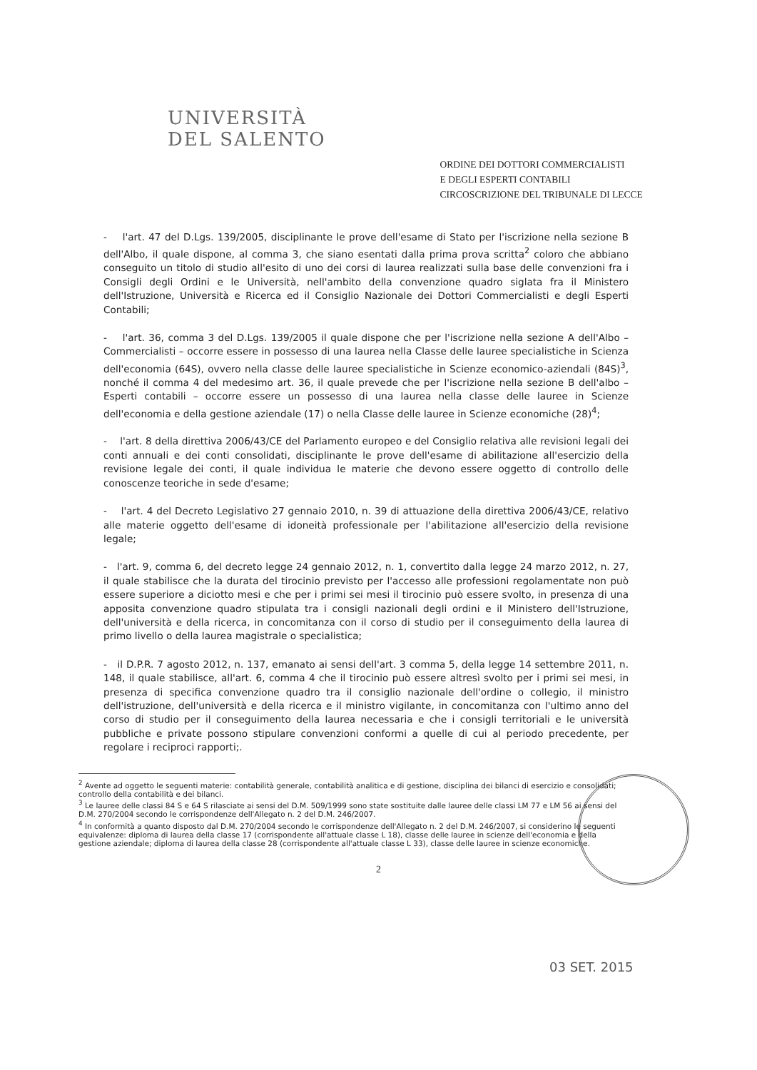UNIVERSITÀ
DEL SALENTO
ORDINE DEI DOTTORI COMMERCIALISTI
E DEGLI ESPERTI CONTABILI
CIRCOSCRIZIONE DEL TRIBUNALE DI LECCE
- l'art. 47 del D.Lgs. 139/2005, disciplinante le prove dell'esame di Stato per l'iscrizione nella sezione B dell'Albo, il quale dispone, al comma 3, che siano esentati dalla prima prova scritta<sup>2</sup> coloro che abbiano conseguito un titolo di studio all'esito di uno dei corsi di laurea realizzati sulla base delle convenzioni fra i Consigli degli Ordini e le Università, nell'ambito della convenzione quadro siglata fra il Ministero dell'Istruzione, Università e Ricerca ed il Consiglio Nazionale dei Dottori Commercialisti e degli Esperti Contabili;
- l'art. 36, comma 3 del D.Lgs. 139/2005 il quale dispone che per l'iscrizione nella sezione A dell'Albo – Commercialisti – occorre essere in possesso di una laurea nella Classe delle lauree specialistiche in Scienza dell'economia (64S), ovvero nella classe delle lauree specialistiche in Scienze economico-aziendali (84S)<sup>3</sup>, nonché il comma 4 del medesimo art. 36, il quale prevede che per l'iscrizione nella sezione B dell'albo – Esperti contabili – occorre essere un possesso di una laurea nella classe delle lauree in Scienze dell'economia e della gestione aziendale (17) o nella Classe delle lauree in Scienze economiche (28)<sup>4</sup>;
- l'art. 8 della direttiva 2006/43/CE del Parlamento europeo e del Consiglio relativa alle revisioni legali dei conti annuali e dei conti consolidati, disciplinante le prove dell'esame di abilitazione all'esercizio della revisione legale dei conti, il quale individua le materie che devono essere oggetto di controllo delle conoscenze teoriche in sede d'esame;
- l'art. 4 del Decreto Legislativo 27 gennaio 2010, n. 39 di attuazione della direttiva 2006/43/CE, relativo alle materie oggetto dell'esame di idoneità professionale per l'abilitazione all'esercizio della revisione legale;
- l'art. 9, comma 6, del decreto legge 24 gennaio 2012, n. 1, convertito dalla legge 24 marzo 2012, n. 27, il quale stabilisce che la durata del tirocinio previsto per l'accesso alle professioni regolamentate non può essere superiore a diciotto mesi e che per i primi sei mesi il tirocinio può essere svolto, in presenza di una apposita convenzione quadro stipulata tra i consigli nazionali degli ordini e il Ministero dell'Istruzione, dell'università e della ricerca, in concomitanza con il corso di studio per il conseguimento della laurea di primo livello o della laurea magistrale o specialistica;
- il D.P.R. 7 agosto 2012, n. 137, emanato ai sensi dell'art. 3 comma 5, della legge 14 settembre 2011, n. 148, il quale stabilisce, all'art. 6, comma 4 che il tirocinio può essere altresì svolto per i primi sei mesi, in presenza di specifica convenzione quadro tra il consiglio nazionale dell'ordine o collegio, il ministro dell'istruzione, dell'università e della ricerca e il ministro vigilante, in concomitanza con l'ultimo anno del corso di studio per il conseguimento della laurea necessaria e che i consigli territoriali e le università pubbliche e private possono stipulare convenzioni conformi a quelle di cui al periodo precedente, per regolare i reciproci rapporti;.
<sup>2</sup> Avente ad oggetto le seguenti materie: contabilità generale, contabilità analitica e di gestione, disciplina dei bilanci di esercizio e consolidati; controllo della contabilità e dei bilanci.
<sup>3</sup> Le lauree delle classi 84 S e 64 S rilasciate ai sensi del D.M. 509/1999 sono state sostituite dalle lauree delle classi LM 77 e LM 56 ai sensi del D.M. 270/2004 secondo le corrispondenze dell'Allegato n. 2 del D.M. 246/2007.
<sup>4</sup> In conformità a quanto disposto dal D.M. 270/2004 secondo le corrispondenze dell'Allegato n. 2 del D.M. 246/2007, si considerino le seguenti equivalenze: diploma di laurea della classe 17 (corrispondente all'attuale classe L 18), classe delle lauree in scienze dell'economia e della gestione aziendale; diploma di laurea della classe 28 (corrispondente all'attuale classe L 33), classe delle lauree in scienze economiche.
03 SET. 2015
2